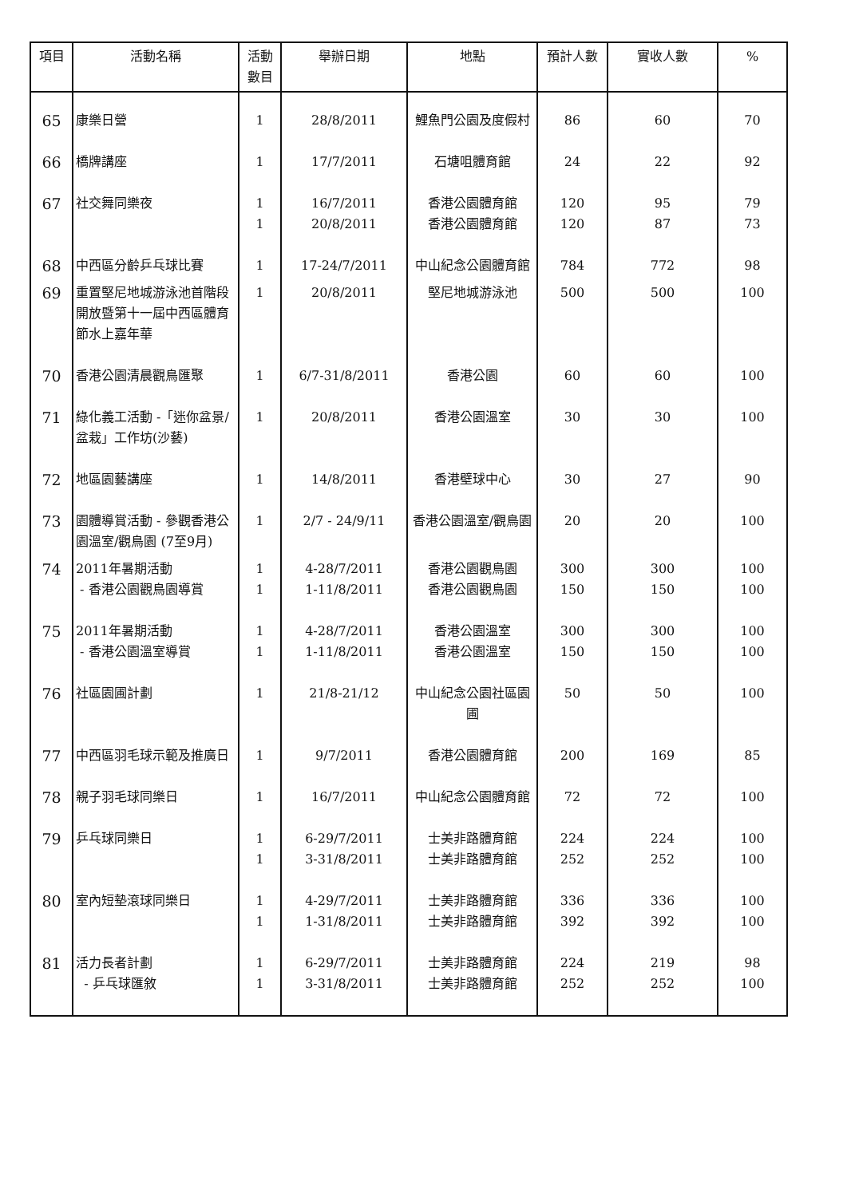| 項目 | 活動名稱 | 活動 數目 | 舉辦日期 | 地點 | 預計人數 | 實收人數 | % |
| --- | --- | --- | --- | --- | --- | --- | --- |
| 65 | 康樂日營 | 1 | 28/8/2011 | 鯉魚門公園及度假村 | 86 | 60 | 70 |
| 66 | 橋牌講座 | 1 | 17/7/2011 | 石塘咀體育館 | 24 | 22 | 92 |
| 67 | 社交舞同樂夜 | 1 1 | 16/7/2011 20/8/2011 | 香港公園體育館 香港公園體育館 | 120 120 | 95 87 | 79 73 |
| 68 | 中西區分齡乒乓球比賽 | 1 | 17-24/7/2011 | 中山紀念公園體育館 | 784 | 772 | 98 |
| 69 | 重置堅尼地城游泳池首階段開放暨第十一屆中西區體育節水上嘉年華 | 1 | 20/8/2011 | 堅尼地城游泳池 | 500 | 500 | 100 |
| 70 | 香港公園清晨觀鳥匯聚 | 1 | 6/7-31/8/2011 | 香港公園 | 60 | 60 | 100 |
| 71 | 綠化義工活動 -「迷你盆景/盆栽」工作坊(沙藝) | 1 | 20/8/2011 | 香港公園溫室 | 30 | 30 | 100 |
| 72 | 地區園藝講座 | 1 | 14/8/2011 | 香港壁球中心 | 30 | 27 | 90 |
| 73 | 園體導賞活動 - 參觀香港公園溫室/觀鳥園 (7至9月) | 1 | 2/7 - 24/9/11 | 香港公園溫室/觀鳥園 | 20 | 20 | 100 |
| 74 | 2011年暑期活動 - 香港公園觀鳥園導賞 | 1 1 | 4-28/7/2011 1-11/8/2011 | 香港公園觀鳥園 香港公園觀鳥園 | 300 150 | 300 150 | 100 100 |
| 75 | 2011年暑期活動 - 香港公園溫室導賞 | 1 1 | 4-28/7/2011 1-11/8/2011 | 香港公園溫室 香港公園溫室 | 300 150 | 300 150 | 100 100 |
| 76 | 社區園圃計劃 | 1 | 21/8-21/12 | 中山紀念公園社區園圃 | 50 | 50 | 100 |
| 77 | 中西區羽毛球示範及推廣日 | 1 | 9/7/2011 | 香港公園體育館 | 200 | 169 | 85 |
| 78 | 親子羽毛球同樂日 | 1 | 16/7/2011 | 中山紀念公園體育館 | 72 | 72 | 100 |
| 79 | 乒乓球同樂日 | 1 1 | 6-29/7/2011 3-31/8/2011 | 士美非路體育館 士美非路體育館 | 224 252 | 224 252 | 100 100 |
| 80 | 室內短墊滾球同樂日 | 1 1 | 4-29/7/2011 1-31/8/2011 | 士美非路體育館 士美非路體育館 | 336 392 | 336 392 | 100 100 |
| 81 | 活力長者計劃 - 乒乓球匯敘 | 1 1 | 6-29/7/2011 3-31/8/2011 | 士美非路體育館 士美非路體育館 | 224 252 | 219 252 | 98 100 |